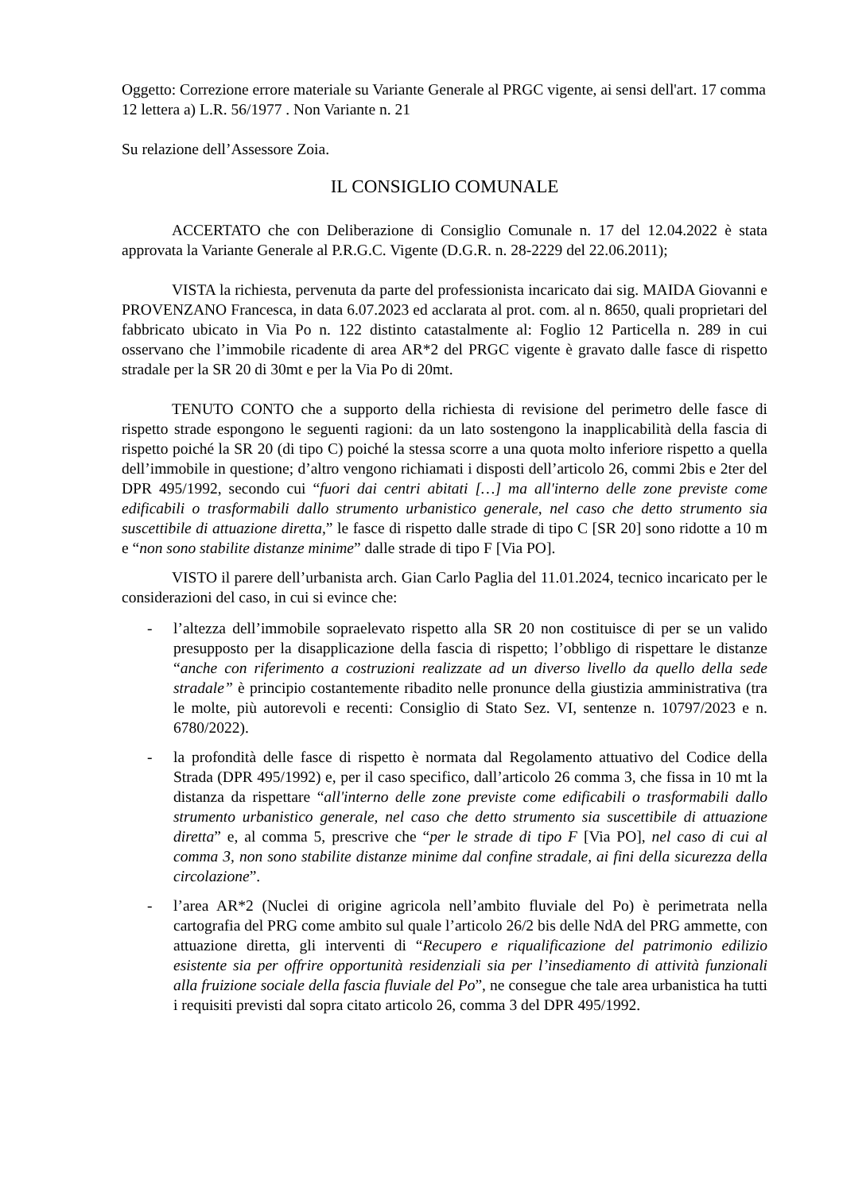Oggetto: Correzione errore materiale su Variante Generale al PRGC vigente, ai sensi dell'art. 17 comma 12 lettera a) L.R. 56/1977 . Non Variante n. 21
Su relazione dell’Assessore Zoia.
IL CONSIGLIO COMUNALE
ACCERTATO che con Deliberazione di Consiglio Comunale n. 17 del 12.04.2022 è stata approvata la Variante Generale al P.R.G.C. Vigente (D.G.R. n. 28-2229 del 22.06.2011);
VISTA la richiesta, pervenuta da parte del professionista incaricato dai sig. MAIDA Giovanni e PROVENZANO Francesca, in data 6.07.2023 ed acclarata al prot. com. al n. 8650, quali proprietari del fabbricato ubicato in Via Po n. 122 distinto catastalmente al: Foglio 12 Particella n. 289 in cui osservano che l’immobile ricadente di area AR*2 del PRGC vigente è gravato dalle fasce di rispetto stradale per la SR 20 di 30mt e per la Via Po di 20mt.
TENUTO CONTO che a supporto della richiesta di revisione del perimetro delle fasce di rispetto strade espongono le seguenti ragioni: da un lato sostengono la inapplicabilità della fascia di rispetto poiché la SR 20 (di tipo C) poiché la stessa scorre a una quota molto inferiore rispetto a quella dell’immobile in questione; d’altro vengono richiamati i disposti dell’articolo 26, commi 2bis e 2ter del DPR 495/1992, secondo cui “fuori dai centri abitati […] ma all'interno delle zone previste come edificabili o trasformabili dallo strumento urbanistico generale, nel caso che detto strumento sia suscettibile di attuazione diretta,” le fasce di rispetto dalle strade di tipo C [SR 20] sono ridotte a 10 m e “non sono stabilite distanze minime” dalle strade di tipo F [Via PO].
VISTO il parere dell’urbanista arch. Gian Carlo Paglia del 11.01.2024, tecnico incaricato per le considerazioni del caso, in cui si evince che:
- l’altezza dell’immobile sopraelevato rispetto alla SR 20 non costituisce di per se un valido presupposto per la disapplicazione della fascia di rispetto; l’obbligo di rispettare le distanze “anche con riferimento a costruzioni realizzate ad un diverso livello da quello della sede stradale” è principio costantemente ribadito nelle pronunce della giustizia amministrativa (tra le molte, più autorevoli e recenti: Consiglio di Stato Sez. VI, sentenze n. 10797/2023 e n. 6780/2022).
- la profondità delle fasce di rispetto è normata dal Regolamento attuativo del Codice della Strada (DPR 495/1992) e, per il caso specifico, dall’articolo 26 comma 3, che fissa in 10 mt la distanza da rispettare “all'interno delle zone previste come edificabili o trasformabili dallo strumento urbanistico generale, nel caso che detto strumento sia suscettibile di attuazione diretta” e, al comma 5, prescrive che “per le strade di tipo F [Via PO], nel caso di cui al comma 3, non sono stabilite distanze minime dal confine stradale, ai fini della sicurezza della circolazione”.
- l’area AR*2 (Nuclei di origine agricola nell’ambito fluviale del Po) è perimetrata nella cartografia del PRG come ambito sul quale l’articolo 26/2 bis delle NdA del PRG ammette, con attuazione diretta, gli interventi di “Recupero e riqualificazione del patrimonio edilizio esistente sia per offrire opportunità residenziali sia per l’insediamento di attività funzionali alla fruizione sociale della fascia fluviale del Po”, ne consegue che tale area urbanistica ha tutti i requisiti previsti dal sopra citato articolo 26, comma 3 del DPR 495/1992.